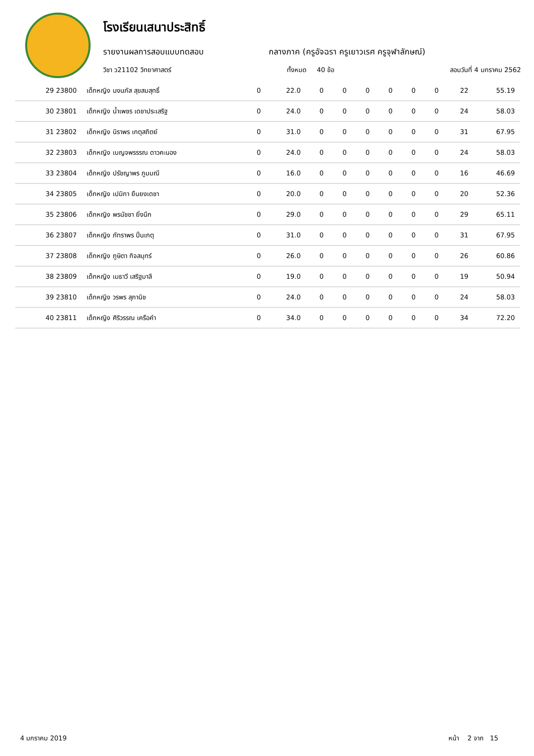โรงเรียนเสนาประสิทธิ์
รายงานผลการสอบแบบทดสอบ กลางภาค (ครูอัจฉรา ครูเยาวเรศ ครูจุฬาลักษณ์)
วิชา ว21102 วิทยาศาสตร์ ทั้งหมด 40 ข้อ สอบวันที่ 4 มกราคม 2562
| 29 23800 | เด็กหญิง นงนภัส สุขสมสุทธิ์ | 0 | 22.0 | 0 | 0 | 0 | 0 | 0 | 0 | 22 | 55.19 |
| 30 23801 | เด็กหญิง น้ำเพชร เดชาประเสริฐ | 0 | 24.0 | 0 | 0 | 0 | 0 | 0 | 0 | 24 | 58.03 |
| 31 23802 | เด็กหญิง นิราพร เกตุสถิตย์ | 0 | 31.0 | 0 | 0 | 0 | 0 | 0 | 0 | 31 | 67.95 |
| 32 23803 | เด็กหญิง เบญจพรรรณ ดาวคะนอง | 0 | 24.0 | 0 | 0 | 0 | 0 | 0 | 0 | 24 | 58.03 |
| 33 23804 | เด็กหญิง ปรัชญาพร ภูมมณี | 0 | 16.0 | 0 | 0 | 0 | 0 | 0 | 0 | 16 | 46.69 |
| 34 23805 | เด็กหญิง เปมิกา ยืนยงเดชา | 0 | 20.0 | 0 | 0 | 0 | 0 | 0 | 0 | 20 | 52.36 |
| 35 23806 | เด็กหญิง พรนัชชา ยิ่งนึก | 0 | 29.0 | 0 | 0 | 0 | 0 | 0 | 0 | 29 | 65.11 |
| 36 23807 | เด็กหญิง ภัทราพร ปิ่นเกตุ | 0 | 31.0 | 0 | 0 | 0 | 0 | 0 | 0 | 31 | 67.95 |
| 37 23808 | เด็กหญิง ภูษิตา กิจสมุทร์ | 0 | 26.0 | 0 | 0 | 0 | 0 | 0 | 0 | 26 | 60.86 |
| 38 23809 | เด็กหญิง เมธาวี เสริฐมาลี | 0 | 19.0 | 0 | 0 | 0 | 0 | 0 | 0 | 19 | 50.94 |
| 39 23810 | เด็กหญิง วรพร สุภานิช | 0 | 24.0 | 0 | 0 | 0 | 0 | 0 | 0 | 24 | 58.03 |
| 40 23811 | เด็กหญิง ศิริวรรณ เครือคำ | 0 | 34.0 | 0 | 0 | 0 | 0 | 0 | 0 | 34 | 72.20 |
4 มกราคม 2019 หน้า 2 จาก 15